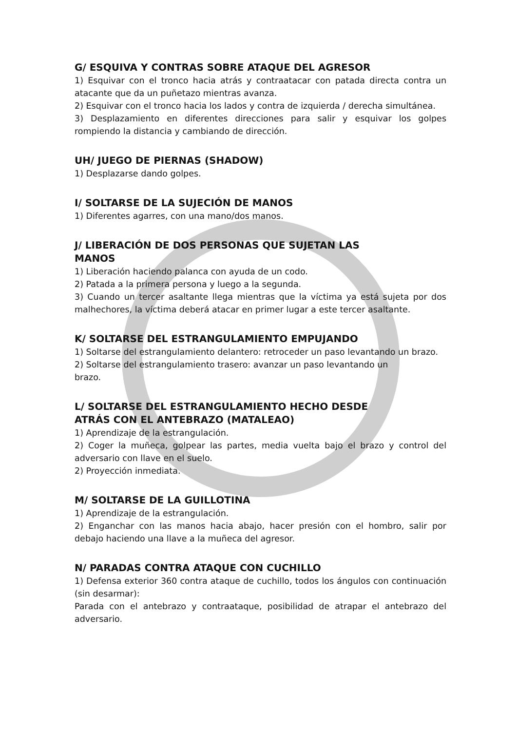G/ ESQUIVA Y CONTRAS SOBRE ATAQUE DEL AGRESOR
1) Esquivar con el tronco hacia atrás y contraatacar con patada directa contra un atacante que da un puñetazo mientras avanza.
2) Esquivar con el tronco hacia los lados y contra de izquierda / derecha simultánea.
3) Desplazamiento en diferentes direcciones para salir y esquivar los golpes rompiendo la distancia y cambiando de dirección.
UH/ JUEGO DE PIERNAS (SHADOW)
1) Desplazarse dando golpes.
I/ SOLTARSE DE LA SUJECIÓN DE MANOS
1) Diferentes agarres, con una mano/dos manos.
J/ LIBERACIÓN DE DOS PERSONAS QUE SUJETAN LAS
MANOS
1) Liberación haciendo palanca con ayuda de un codo.
2) Patada a la primera persona y luego a la segunda.
3) Cuando un tercer asaltante llega mientras que la víctima ya está sujeta por dos malhechores, la víctima deberá atacar en primer lugar a este tercer asaltante.
K/ SOLTARSE DEL ESTRANGULAMIENTO EMPUJANDO
1) Soltarse del estrangulamiento delantero: retroceder un paso levantando un brazo.
2) Soltarse del estrangulamiento trasero: avanzar un paso levantando un
brazo.
L/ SOLTARSE DEL ESTRANGULAMIENTO HECHO DESDE
ATRÁS CON EL ANTEBRAZO (MATALEAO)
1) Aprendizaje de la estrangulación.
2) Coger la muñeca, golpear las partes, media vuelta bajo el brazo y control del adversario con llave en el suelo.
2) Proyección inmediata.
M/ SOLTARSE DE LA GUILLOTINA
1) Aprendizaje de la estrangulación.
2) Enganchar con las manos hacia abajo, hacer presión con el hombro, salir por debajo haciendo una llave a la muñeca del agresor.
N/ PARADAS CONTRA ATAQUE CON CUCHILLO
1) Defensa exterior 360 contra ataque de cuchillo, todos los ángulos con continuación (sin desarmar):
Parada con el antebrazo y contraataque, posibilidad de atrapar el antebrazo del adversario.